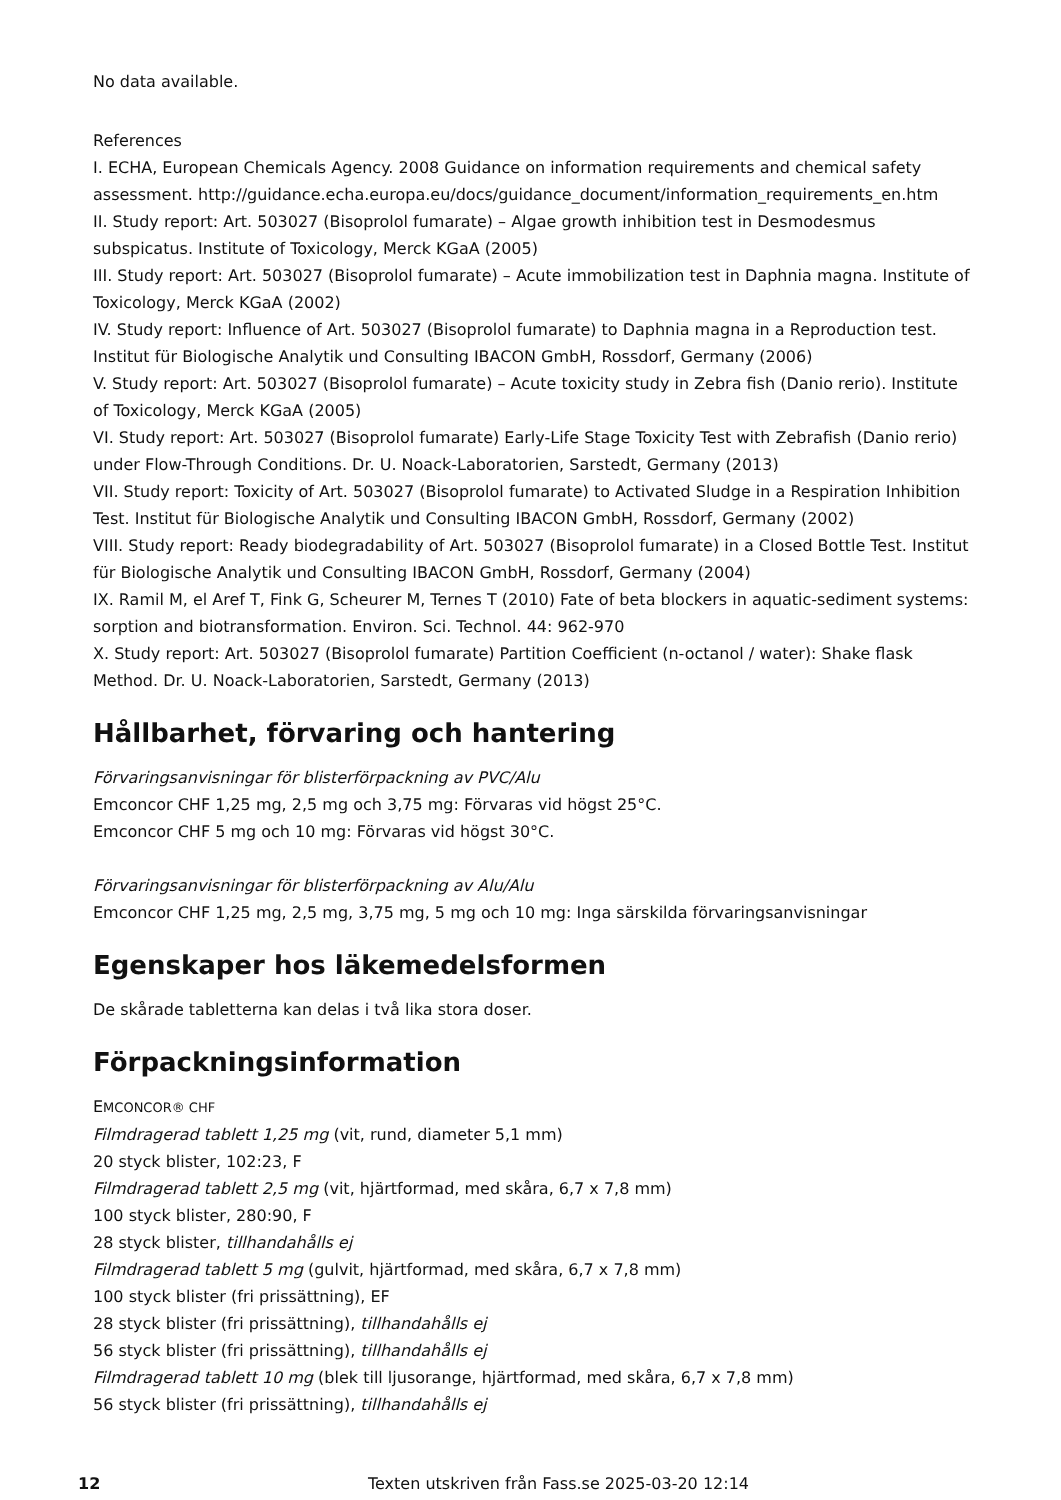No data available.
References
I. ECHA, European Chemicals Agency. 2008 Guidance on information requirements and chemical safety assessment. http://guidance.echa.europa.eu/docs/guidance_document/information_requirements_en.htm
II. Study report: Art. 503027 (Bisoprolol fumarate) – Algae growth inhibition test in Desmodesmus subspicatus. Institute of Toxicology, Merck KGaA (2005)
III. Study report: Art. 503027 (Bisoprolol fumarate) – Acute immobilization test in Daphnia magna. Institute of Toxicology, Merck KGaA (2002)
IV. Study report: Influence of Art. 503027 (Bisoprolol fumarate) to Daphnia magna in a Reproduction test. Institut für Biologische Analytik und Consulting IBACON GmbH, Rossdorf, Germany (2006)
V. Study report: Art. 503027 (Bisoprolol fumarate) – Acute toxicity study in Zebra fish (Danio rerio). Institute of Toxicology, Merck KGaA (2005)
VI. Study report: Art. 503027 (Bisoprolol fumarate) Early-Life Stage Toxicity Test with Zebrafish (Danio rerio) under Flow-Through Conditions. Dr. U. Noack-Laboratorien, Sarstedt, Germany (2013)
VII. Study report: Toxicity of Art. 503027 (Bisoprolol fumarate) to Activated Sludge in a Respiration Inhibition Test. Institut für Biologische Analytik und Consulting IBACON GmbH, Rossdorf, Germany (2002)
VIII. Study report: Ready biodegradability of Art. 503027 (Bisoprolol fumarate) in a Closed Bottle Test. Institut für Biologische Analytik und Consulting IBACON GmbH, Rossdorf, Germany (2004)
IX. Ramil M, el Aref T, Fink G, Scheurer M, Ternes T (2010) Fate of beta blockers in aquatic-sediment systems: sorption and biotransformation. Environ. Sci. Technol. 44: 962-970
X. Study report: Art. 503027 (Bisoprolol fumarate) Partition Coefficient (n-octanol / water): Shake flask Method. Dr. U. Noack-Laboratorien, Sarstedt, Germany (2013)
Hållbarhet, förvaring och hantering
Förvaringsanvisningar för blisterförpackning av PVC/Alu
Emconcor CHF 1,25 mg, 2,5 mg och 3,75 mg: Förvaras vid högst 25°C.
Emconcor CHF 5 mg och 10 mg: Förvaras vid högst 30°C.
Förvaringsanvisningar för blisterförpackning av Alu/Alu
Emconcor CHF 1,25 mg, 2,5 mg, 3,75 mg, 5 mg och 10 mg: Inga särskilda förvaringsanvisningar
Egenskaper hos läkemedelsformen
De skårade tabletterna kan delas i två lika stora doser.
Förpackningsinformation
EMCONCOR® CHF
Filmdragerad tablett 1,25 mg (vit, rund, diameter 5,1 mm)
20 styck blister, 102:23, F
Filmdragerad tablett 2,5 mg (vit, hjärtformad, med skåra, 6,7 x 7,8 mm)
100 styck blister, 280:90, F
28 styck blister, tillhandahålls ej
Filmdragerad tablett 5 mg (gulvit, hjärtformad, med skåra, 6,7 x 7,8 mm)
100 styck blister (fri prissättning), EF
28 styck blister (fri prissättning), tillhandahålls ej
56 styck blister (fri prissättning), tillhandahålls ej
Filmdragerad tablett 10 mg (blek till ljusorange, hjärtformad, med skåra, 6,7 x 7,8 mm)
56 styck blister (fri prissättning), tillhandahålls ej
12 Texten utskriven från Fass.se 2025-03-20 12:14